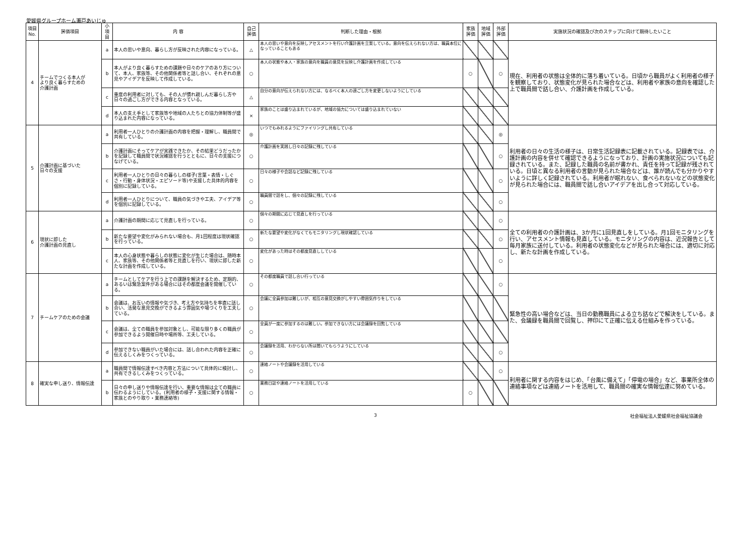愛媛県グループホーム瀬戸あいじゅ
| 項目 No. | 評価項目 | 小項目 | 内 容 | 自己評価 | 判断した理由・根拠 | 家族評価 | 地域評価 | 外部評価 | 実施状況の確認及び次のステップに向けて期待したいこと |
| --- | --- | --- | --- | --- | --- | --- | --- | --- | --- |
| 4 | チームでつくる本人が より良く暮らすための 介護計画 | a | 本人の思いや意向、暮らし方が反映された内容になっている。 | △ | 本人の思いや意向を反映しアセスメントを行い介護計画を立案している。意向を伝えられない方は、職員本位になっていることもある | | | | 現在、利用者の状態は全体的に落ち着いている。日頃から職員がよく利用者の様子を観察しており、状態変化が見られた場合などは、利用者や家族の意向を確認した上で職員間で話し合い、介護計画を作成している。 |
| | | b | 本人がより良く暮らすための課題や日々のケアのあり方について、本人、家族等、その他関係者等と話し合い、それぞれの意見やアイデアを反映して作成している。 | ○ | 本人の状態や本人・家族の意向を職員の意見を反映し介護計画を作成している | ○ | | ○ | |
| | | c | 重度の利用者に対しても、その人が慣れ親しんだ暮らし方や日々の過ごし方ができる内容となっている。 | △ | 自分の意向が伝えられない方には、なるべく本人の過ごし方を変更しないようにしている | | | | |
| | | d | 本人の支え手として家族等や地域の人たちとの協力体制等が盛り込まれた内容になっている。 | × | 家族のことは盛り込まれているが、地域の協力については盛り込まれていない | | | | |
| 5 | 介護計画に基づいた 日々の支援 | a | 利用者一人ひとりの介護計画の内容を把握・理解し、職員間で共有している。 | ◎ | いつでもみれるようにファイリングし共有している | | | ◎ | 利用者の日々の生活の様子は、日常生活記録表に記載されている。記録表では、介護計画の内容を併せて確認できるようになっており、計画の実施状況についても記録されている。また、記録した職員の名前が書かれ、責任を持って記録が残されている。日頃と異なる利用者の言動が見られた場合などは、誰が読んでも分かりやすいように詳しく記録されている。利用者が眠れない、食べられないなどの状態変化が見られた場合には、職員間で話し合いアイデアを出し合って対応している。 |
| | | b | 介護計画にそってケアが実践できたか、その結果どうだったかを記録して職員間で状況確認を行うとともに、日々の支援につなげている。 | ○ | 介護計画を実践し日々の記録に残している | | | ○ | |
| | | c | 利用者一人ひとりの日々の暮らしの様子(言葉・表情・しぐさ・行動・身体状況・エピソード等)や支援した具体的内容を個別に記録している。 | ○ | 日々の様子や会話など記録に残している | | | ○ | |
| | | d | 利用者一人ひとりについて、職員の気づきや工夫、アイデア等を個別に記録している。 | ○ | 職員間で話をし、個々の記録に残している | | | ○ | |
| 6 | 現状に即した 介護計画の見直し | a | 介護計画の期間に応じて見直しを行っている。 | ○ | 個々の期間に応じて見直しを行っている | | | ○ | 全ての利用者の介護計画は、3か月に1回見直しをしている。月1回モニタリングを行い、アセスメント情報も見直している。モニタリングの内容は、近況報告として毎月家族に送付している。利用者の状態変化などが見られた場合には、適切に対応し、新たな計画を作成している。 |
| | | b | 新たな要望や変化がみられない場合も、月1回程度は現状確認を行っている。 | ○ | 新たな要望や変化がなくてもモニタリングし現状確認している | | | ○ | |
| | | c | 本人の心身状態や暮らしの状態に変化が生じた場合は、随時本人、家族等、その他関係者等と見直しを行い、現状に即した新たな計画を作成している。 | ○ | 変化があった時はその都度見直ししている | | | ○ | |
| 7 | チームケアのための会議 | a | チームとしてケアを行う上での課題を解決するため、定期的、あるいは緊急案件がある場合にはその都度会議を開催している。 | ○ | その都度職員で話し合い行っている | | | ○ | 緊急性の高い場合などは、当日の勤務職員による立ち話などで解決をしている。また、会議録を職員間で回覧し、押印にて正確に伝える仕組みを作っている。 |
| | | b | 会議は、お互いの情報や気づき、考え方や気持ちを率直に話し合い、活発な意見交換ができるよう雰囲気や場づくりを工夫している。 | ○ | 会議に全員参加は難しいが、相互の意見交換がしやすい雰囲気作りをしている | | | | |
| | | c | 会議は、全ての職員を参加対象とし、可能な限り多くの職員が参加できるよう開催日時や場所等、工夫している。 | ○ | 全員が一度に参加するのは難しい。参加できない方には会議録を回覧している | | | | |
| | | d | 参加できない職員がいた場合には、話し合われた内容を正確に伝えるしくみをつくっている。 | ○ | 会議録を活用、わからない所は聞いてもらうようにしている | | | ○ | |
| 8 | 確実な申し送り、情報伝達 | a | 職員間で情報伝達すべき内容と方法について具体的に検討し、共有できるしくみをつくっている。 | ○ | 連絡ノートや会議録を活用している | | | ○ | 利用者に関する内容をはじめ、「台風に備えて」「停電の場合」など、事業所全体の連絡事項などは連絡ノートを活用して、職員間の確実な情報伝達に努めている。 |
| | | b | 日々の申し送りや情報伝達を行い、重要な情報は全ての職員に伝わるようにしている。(利用者の様子・支援に関する情報・家族とのやり取り・業務連絡等) | ○ | 業務日誌や連絡ノートを活用している | ○ | | | |
3 社会福祉法人愛媛県社会福祉協議会